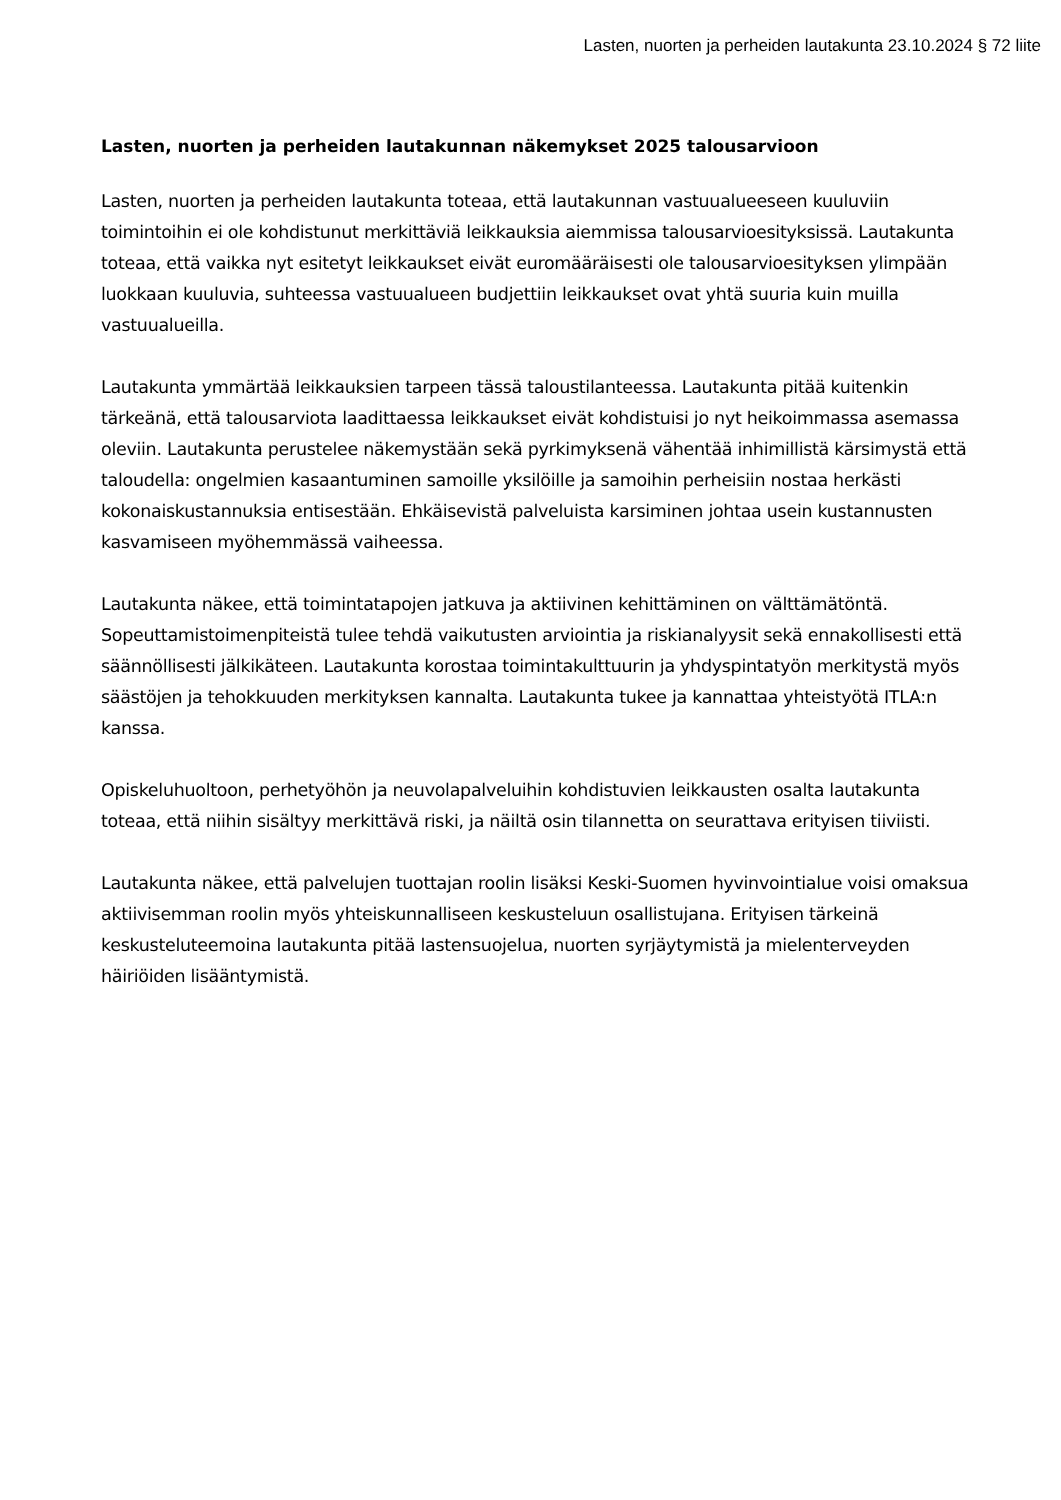Lasten, nuorten ja perheiden lautakunta 23.10.2024 § 72 liite
Lasten, nuorten ja perheiden lautakunnan näkemykset 2025 talousarvioon
Lasten, nuorten ja perheiden lautakunta toteaa, että lautakunnan vastuualueeseen kuuluviin toimintoihin ei ole kohdistunut merkittäviä leikkauksia aiemmissa talousarvioesityksissä. Lautakunta toteaa, että vaikka nyt esitetyt leikkaukset eivät euromääräisesti ole talousarvioesityksen ylimpään luokkaan kuuluvia, suhteessa vastuualueen budjettiin leikkaukset ovat yhtä suuria kuin muilla vastuualueilla.
Lautakunta ymmärtää leikkauksien tarpeen tässä taloustilanteessa. Lautakunta pitää kuitenkin tärkeänä, että talousarviota laadittaessa leikkaukset eivät kohdistuisi jo nyt heikoimmassa asemassa oleviin. Lautakunta perustelee näkemystään sekä pyrkimyksenä vähentää inhimillistä kärsimystä että taloudella: ongelmien kasaantuminen samoille yksilöille ja samoihin perheisiin nostaa herkästi kokonaiskustannuksia entisestään. Ehkäisevistä palveluista karsiminen johtaa usein kustannusten kasvamiseen myöhemmässä vaiheessa.
Lautakunta näkee, että toimintatapojen jatkuva ja aktiivinen kehittäminen on välttämätöntä. Sopeuttamistoimenpiteistä tulee tehdä vaikutusten arviointia ja riskianalyysit sekä ennakollisesti että säännöllisesti jälkikäteen. Lautakunta korostaa toimintakulttuurin ja yhdyspintatyön merkitystä myös säästöjen ja tehokkuuden merkityksen kannalta. Lautakunta tukee ja kannattaa yhteistyötä ITLA:n kanssa.
Opiskeluhuoltoon, perhetyöhön ja neuvolapalveluihin kohdistuvien leikkausten osalta lautakunta toteaa, että niihin sisältyy merkittävä riski, ja näiltä osin tilannetta on seurattava erityisen tiiviisti.
Lautakunta näkee, että palvelujen tuottajan roolin lisäksi Keski-Suomen hyvinvointialue voisi omaksua aktiivisemman roolin myös yhteiskunnalliseen keskusteluun osallistujana. Erityisen tärkeinä keskusteluteemoina lautakunta pitää lastensuojelua, nuorten syrjäytymistä ja mielenterveyden häiriöiden lisääntymistä.